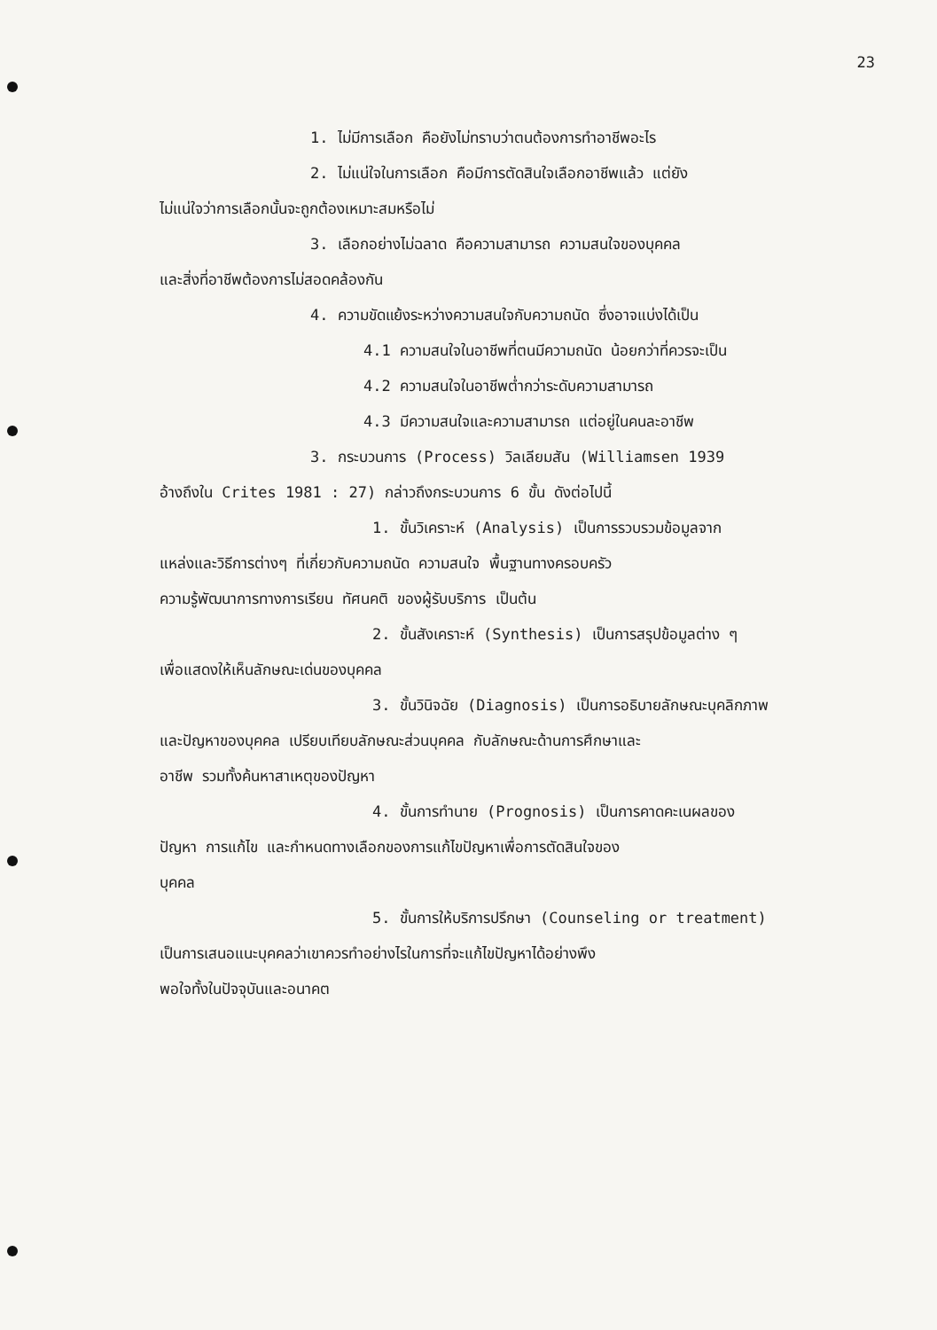23
1. ไม่มีการเลือก คือยังไม่ทราบว่าตนต้องการทำอาชีพอะไร
2. ไม่แน่ใจในการเลือก คือมีการตัดสินใจเลือกอาชีพแล้ว แต่ยัง
ไม่แน่ใจว่าการเลือกนั้นจะถูกต้องเหมาะสมหรือไม่
3. เลือกอย่างไม่ฉลาด คือความสามารถ ความสนใจของบุคคล
และสิ่งที่อาชีพต้องการไม่สอดคล้องกัน
4. ความขัดแย้งระหว่างความสนใจกับความถนัด ซึ่งอาจแบ่งได้เป็น
4.1 ความสนใจในอาชีพที่ตนมีความถนัด น้อยกว่าที่ควรจะเป็น
4.2 ความสนใจในอาชีพต่ำกว่าระดับความสามารถ
4.3 มีความสนใจและความสามารถ แต่อยู่ในคนละอาชีพ
3. กระบวนการ (Process) วิลเลียมสัน (Williamsen 1939
อ้างถึงใน Crites 1981 : 27) กล่าวถึงกระบวนการ 6 ขั้น ดังต่อไปนี้
1. ขั้นวิเคราะห์ (Analysis) เป็นการรวบรวมข้อมูลจาก
แหล่งและวิธีการต่างๆ ที่เกี่ยวกับความถนัด ความสนใจ พื้นฐานทางครอบครัว
ความรู้พัฒนาการทางการเรียน ทัศนคติ ของผู้รับบริการ เป็นต้น
2. ขั้นสังเคราะห์ (Synthesis) เป็นการสรุปข้อมูลต่าง ๆ
เพื่อแสดงให้เห็นลักษณะเด่นของบุคคล
3. ขั้นวินิจฉัย (Diagnosis) เป็นการอธิบายลักษณะบุคลิกภาพ
และปัญหาของบุคคล เปรียบเทียบลักษณะส่วนบุคคล กับลักษณะด้านการศึกษาและ
อาชีพ รวมทั้งค้นหาสาเหตุของปัญหา
4. ขั้นการทำนาย (Prognosis) เป็นการคาดคะเนผลของ
ปัญหา การแก้ไข และกำหนดทางเลือกของการแก้ไขปัญหาเพื่อการตัดสินใจของ
บุคคล
5. ขั้นการให้บริการปรึกษา (Counseling or treatment)
เป็นการเสนอแนะบุคคลว่าเขาควรทำอย่างไรในการที่จะแก้ไขปัญหาได้อย่างพึง
พอใจทั้งในปัจจุบันและอนาคต